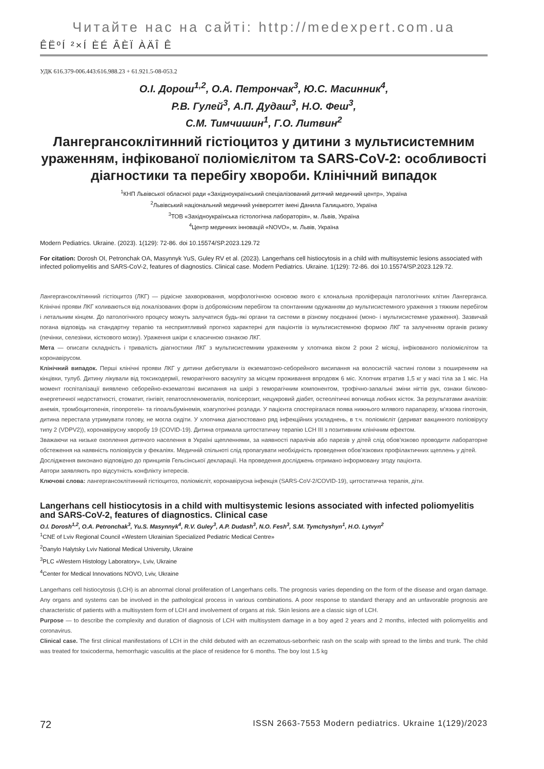Читайте нас на сайті: http://medexpert.com.ua
ÊËºÍ ²×Í ÈÉ ÂÈÏ ÀÄÎ Ê
УДК 616.379-006.443:616.988.23 + 61.921.5-08-053.2
О.І. Дорош<sup>1,2</sup>, О.А. Петрончак<sup>3</sup>, Ю.С. Масинник<sup>4</sup>,
Р.В. Гулей<sup>3</sup>, А.П. Дудаш<sup>3</sup>, Н.О. Феш<sup>3</sup>,
С.М. Тимчишин<sup>1</sup>, Г.О. Литвин<sup>2</sup>
Лангергансоклітинний гістіоцитоз у дитини з мультисистемним ураженням, інфікованої поліомієлітом та SARS-CoV-2: особливості діагностики та перебігу хвороби. Клінічний випадок
<sup>1</sup> КНП Львівської обласної ради «Західноукраїнський спеціалізований дитячий медичний центр», Україна
<sup>2</sup> Львівський національний медичний університет імені Данила Галицького, Україна
<sup>3</sup> ТОВ «Західноукраїнська гістологічна лабораторія», м. Львів, Україна
<sup>4</sup> Центр медичних інновацій «NOVO», м. Львів, Україна
Modern Pediatrics. Ukraine. (2023). 1(129): 72-86. doi 10.15574/SP.2023.129.72
For citation: Dorosh OI, Petronchak OA, Masynnyk YuS, Guley RV et al. (2023). Langerhans cell histiocytosis in a child with multisystemic lesions associated with infected poliomyelitis and SARS-CoV-2, features of diagnostics. Clinical case. Modern Pediatrics. Ukraine. 1(129): 72-86. doi 10.15574/SP.2023.129.72.
Лангергансоклітинний гістіоцитоз (ЛКГ) — рідкісне захворювання, морфологічною основою якого є клональна проліферація патологічних клітин Лангерганса. Клінічні прояви ЛКГ коливаються від локалізованих форм із доброякісним перебігом та спонтанним одужанням до мультисистемного ураження з тяжким перебігом і летальним кінцем. До патологічного процесу можуть залучатися будь-які органи та системи в різному поєднанні (моно- і мультисистемне ураження). Зазвичай погана відповідь на стандартну терапію та несприятливий прогноз характерні для пацієнтів із мультисистемною формою ЛКГ та залученням органів ризику (печінки, селезінки, кісткового мозку). Ураження шкіри є класичною ознакою ЛКГ.
Мета — описати складність і тривалість діагностики ЛКГ з мультисистемним ураженням у хлопчика віком 2 роки 2 місяці, інфікованого поліомієлітом та коронавірусом.
Клінічний випадок. Перші клінічні прояви ЛКГ у дитини дебютували із екзематозно-себорейного висипання на волосистій частині голови з поширенням на кінцівки, тулуб. Дитину лікували від токсикодермії, геморагічного васкуліту за місцем проживання впродовж 6 міс. Хлопчик втратив 1,5 кг у масі тіла за 1 міс. На момент госпіталізації виявлено себорейно-екзематозні висипання на шкірі з геморагічним компонентом, трофічно-запальні зміни нігтів рук, ознаки білково-енергетичної недостатності, стоматит, гінгівіт, гепатоспленомегалія, полісерозит, нецукровий діабет, остеолітичні вогнища лобних кісток. За результатами аналізів: анемія, тромбоцитопенія, гіпопротеїн- та гіпоальбумінемія, коагулогічні розлади. У пацієнта спостерігалася поява нижнього млявого парапарезу, м’язова гіпотонія, дитина перестала утримувати голову, не могла сидіти. У хлопчика діагностовано ряд інфекційних ускладнень, в т.ч. поліомієліт (дериват вакцинного поліовірусу типу 2 (VDPV2)), коронавірусну хворобу 19 (COVID-19). Дитина отримала цитостатичну терапію LCH III з позитивним клінічним ефектом.
Зважаючи на низьке охоплення дитячого населення в Україні щепленнями, за наявності паралічів або парезів у дітей слід обов’язково проводити лабораторне обстеження на наявність поліовірусів у фекаліях. Медичній спільноті слід пропагувати необхідність проведення обов’язкових профілактичних щеплень у дітей.
Дослідження виконано відповідно до принципів Гельсінської декларації. На проведення досліджень отримано інформовану згоду пацієнта.
Автори заявляють про відсутність конфлікту інтересів.
Ключові слова: лангергансоклітинний гістіоцитоз, поліомієліт, коронавірусна інфекція (SARS-CoV-2/COVID-19), цитостатична терапія, діти.
Langerhans cell histiocytosis in a child with multisystemic lesions associated with infected poliomyelitis and SARS-CoV-2, features of diagnostics. Clinical case
O.I. Dorosh<sup>1,2</sup>, O.A. Petronchak<sup>3</sup>, Yu.S. Masynnyk<sup>4</sup>, R.V. Guley<sup>3</sup>, A.P. Dudash<sup>3</sup>, N.O. Fesh<sup>3</sup>, S.M. Tymchyshyn<sup>1</sup>, H.O. Lytvyn<sup>2</sup>
<sup>1</sup> CNE of Lviv Regional Council «Western Ukrainian Specialized Pediatric Medical Centre»
<sup>2</sup> Danylo Halytsky Lviv National Medical University, Ukraine
<sup>3</sup> PLC «Western Histology Laboratory», Lviv, Ukraine
<sup>4</sup> Center for Medical Innovations NOVO, Lviv, Ukraine
Langerhans cell histiocytosis (LCH) is an abnormal clonal proliferation of Langerhans cells. The prognosis varies depending on the form of the disease and organ damage. Any organs and systems can be involved in the pathological process in various combinations. A poor response to standard therapy and an unfavorable prognosis are characteristic of patients with a multisystem form of LCH and involvement of organs at risk. Skin lesions are a classic sign of LCH.
Purpose — to describe the complexity and duration of diagnosis of LCH with multisystem damage in a boy aged 2 years and 2 months, infected with poliomyelitis and coronavirus.
Clinical case. The first clinical manifestations of LCH in the child debuted with an eczematous-seborrheic rash on the scalp with spread to the limbs and trunk. The child was treated for toxicoderma, hemorrhagic vasculitis at the place of residence for 6 months. The boy lost 1.5 kg
72 ISSN 2663-7553 Modern pediatrics. Ukraine 1(129)/2023